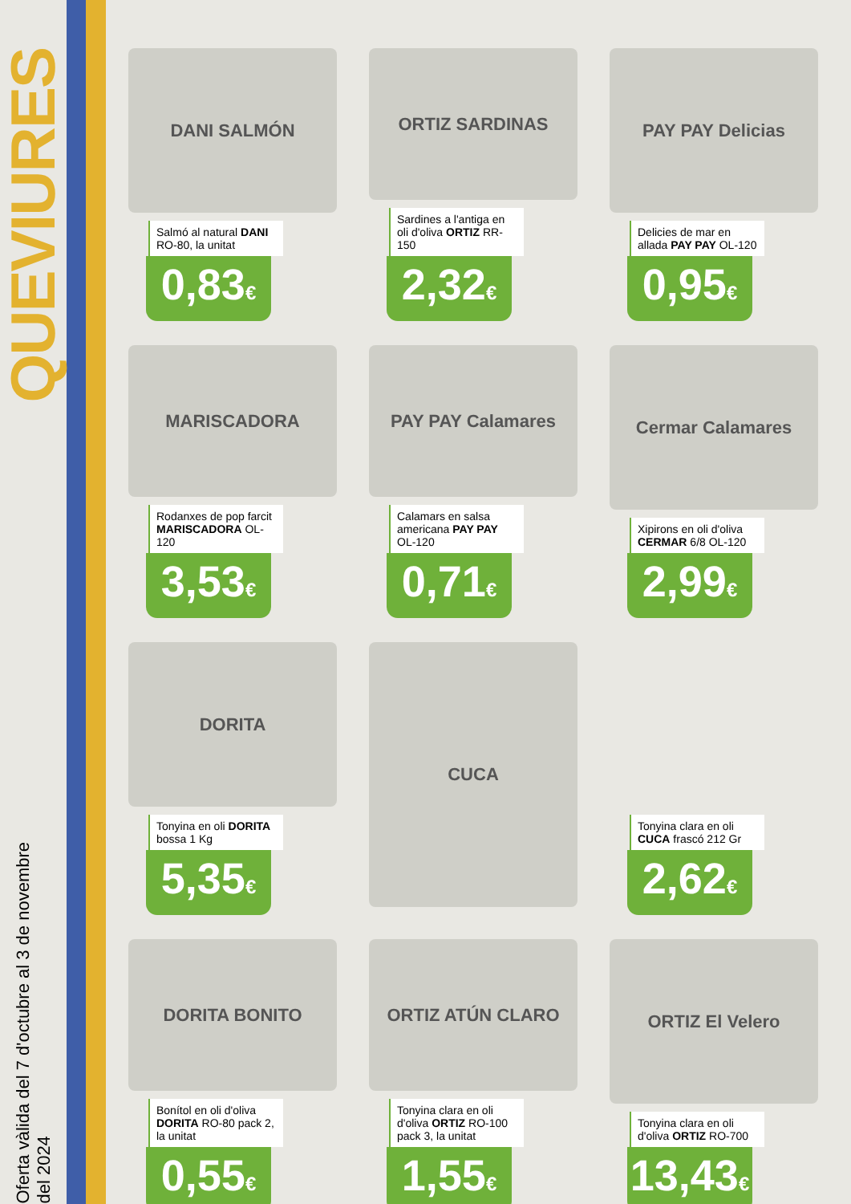QUEVIURES
Oferta vàlida del 7 d'octubre al 3 de novembre del 2024
DANI SALMÓN
Salmó al natural DANI RO-80, la unitat
0,83€
ORTIZ SARDINAS
Sardines a l'antiga en oli d'oliva ORTIZ RR-150
2,32€
PAY PAY Delicias
Delicies de mar en allada PAY PAY OL-120
0,95€
MARISCADORA
Rodanxes de pop farcit MARISCADORA OL-120
3,53€
PAY PAY Calamares
Calamars en salsa americana PAY PAY OL-120
0,71€
Cermar Calamares
Xipirons en oli d'oliva CERMAR 6/8 OL-120
2,99€
DORITA
Tonyina en oli DORITA bossa 1 Kg
5,35€
CUCA
Tonyina clara en oli CUCA frascó 212 Gr
2,62€
DORITA BONITO
Bonítol en oli d'oliva DORITA RO-80 pack 2, la unitat
0,55€
ORTIZ ATÚN CLARO
Tonyina clara en oli d'oliva ORTIZ RO-100 pack 3, la unitat
1,55€
ORTIZ El Velero
Tonyina clara en oli d'oliva ORTIZ RO-700
13,43€